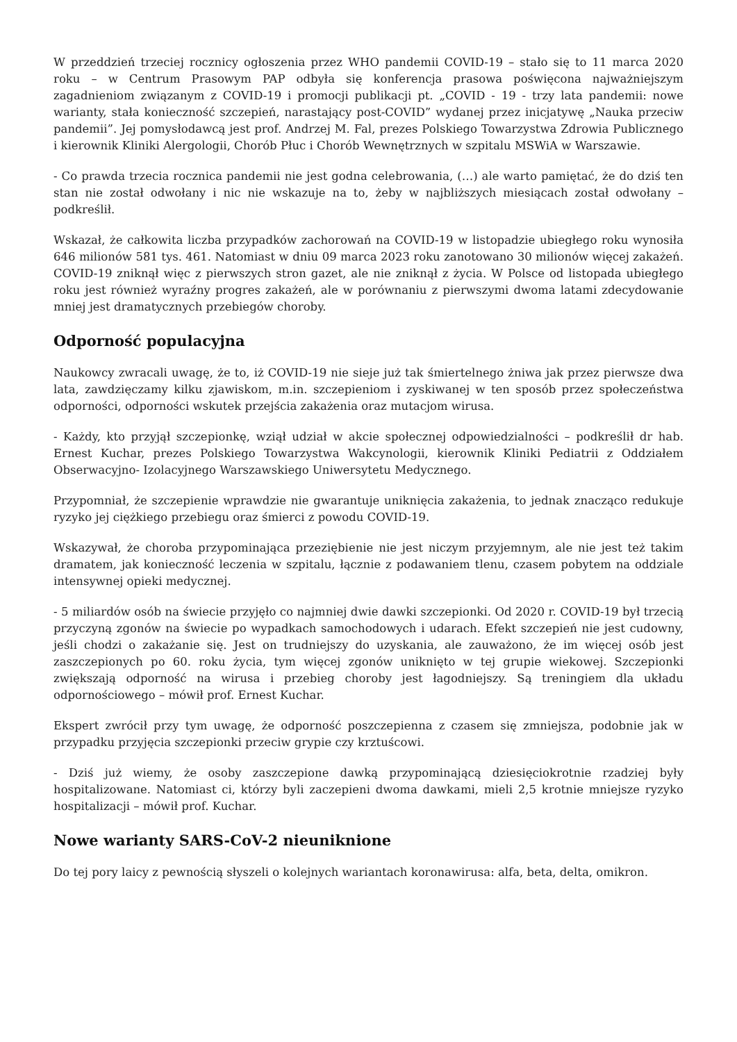W przeddzień trzeciej rocznicy ogłoszenia przez WHO pandemii COVID-19 – stało się to 11 marca 2020 roku – w Centrum Prasowym PAP odbyła się konferencja prasowa poświęcona najważniejszym zagadnieniom związanym z COVID-19 i promocji publikacji pt. „COVID - 19 - trzy lata pandemii: nowe warianty, stała konieczność szczepień, narastający post-COVID” wydanej przez inicjatywę „Nauka przeciw pandemii”. Jej pomysłodawcą jest prof. Andrzej M. Fal, prezes Polskiego Towarzystwa Zdrowia Publicznego i kierownik Kliniki Alergologii, Chorób Płuc i Chorób Wewnętrznych w szpitalu MSWiA w Warszawie.
- Co prawda trzecia rocznica pandemii nie jest godna celebrowania, (…) ale warto pamiętać, że do dziś ten stan nie został odwołany i nic nie wskazuje na to, żeby w najbliższych miesiącach został odwołany – podkreślił.
Wskazał, że całkowita liczba przypadków zachorowań na COVID-19 w listopadzie ubiegłego roku wynosiła 646 milionów 581 tys. 461. Natomiast w dniu 09 marca 2023 roku zanotowano 30 milionów więcej zakażeń. COVID-19 zniknął więc z pierwszych stron gazet, ale nie zniknął z życia. W Polsce od listopada ubiegłego roku jest również wyraźny progres zakażeń, ale w porównaniu z pierwszymi dwoma latami zdecydowanie mniej jest dramatycznych przebiegów choroby.
Odporność populacyjna
Naukowcy zwracali uwagę, że to, iż COVID-19 nie sieje już tak śmiertelnego żniwa jak przez pierwsze dwa lata, zawdzięczamy kilku zjawiskom, m.in. szczepieniom i zyskiwanej w ten sposób przez społeczeństwa odporności, odporności wskutek przejścia zakażenia oraz mutacjom wirusa.
- Każdy, kto przyjął szczepionkę, wziął udział w akcie społecznej odpowiedzialności – podkreślił dr hab. Ernest Kuchar, prezes Polskiego Towarzystwa Wakcynologii, kierownik Kliniki Pediatrii z Oddziałem Obserwacyjno- Izolacyjnego Warszawskiego Uniwersytetu Medycznego.
Przypomniał, że szczepienie wprawdzie nie gwarantuje uniknięcia zakażenia, to jednak znacząco redukuje ryzyko jej ciężkiego przebiegu oraz śmierci z powodu COVID-19.
Wskazywał, że choroba przypominająca przeziębienie nie jest niczym przyjemnym, ale nie jest też takim dramatem, jak konieczność leczenia w szpitalu, łącznie z podawaniem tlenu, czasem pobytem na oddziale intensywnej opieki medycznej.
- 5 miliardów osób na świecie przyjęło co najmniej dwie dawki szczepionki. Od 2020 r. COVID-19 był trzecią przyczyną zgonów na świecie po wypadkach samochodowych i udarach. Efekt szczepień nie jest cudowny, jeśli chodzi o zakażanie się. Jest on trudniejszy do uzyskania, ale zauważono, że im więcej osób jest zaszczepionych po 60. roku życia, tym więcej zgonów uniknięto w tej grupie wiekowej. Szczepionki zwiększają odporność na wirusa i przebieg choroby jest łagodniejszy. Są treningiem dla układu odpornościowego – mówił prof. Ernest Kuchar.
Ekspert zwrócił przy tym uwagę, że odporność poszczepienna z czasem się zmniejsza, podobnie jak w przypadku przyjęcia szczepionki przeciw grypie czy krztuścowi.
- Dziś już wiemy, że osoby zaszczepione dawką przypominającą dziesięciokrotnie rzadziej były hospitalizowane. Natomiast ci, którzy byli zaczepieni dwoma dawkami, mieli 2,5 krotnie mniejsze ryzyko hospitalizacji – mówił prof. Kuchar.
Nowe warianty SARS-CoV-2 nieuniknione
Do tej pory laicy z pewnością słyszeli o kolejnych wariantach koronawirusa: alfa, beta, delta, omikron.